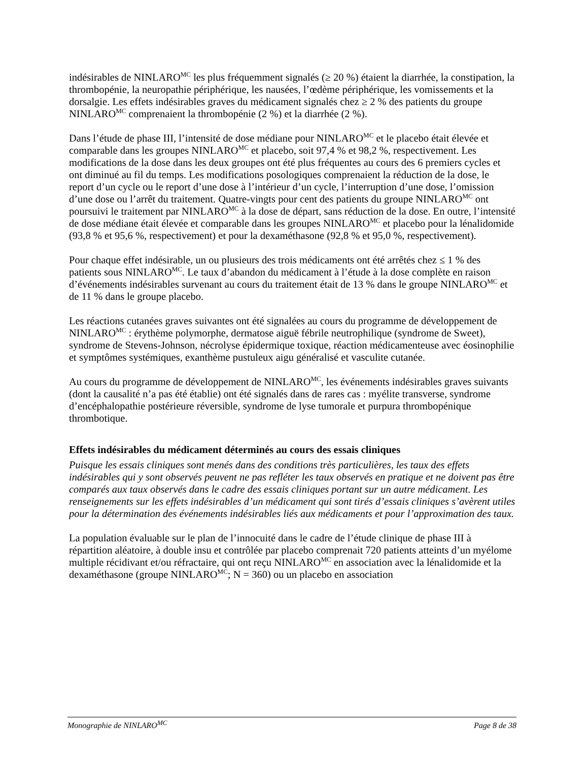indésirables de NINLARO<sup>MC</sup> les plus fréquemment signalés (≥ 20 %) étaient la diarrhée, la constipation, la thrombopénie, la neuropathie périphérique, les nausées, l’œdème périphérique, les vomissements et la dorsalgie. Les effets indésirables graves du médicament signalés chez ≥ 2 % des patients du groupe NINLARO<sup>MC</sup> comprenaient la thrombopénie (2 %) et la diarrhée (2 %).
Dans l’étude de phase III, l’intensité de dose médiane pour NINLARO<sup>MC</sup> et le placebo était élevée et comparable dans les groupes NINLARO<sup>MC</sup> et placebo, soit 97,4 % et 98,2 %, respectivement. Les modifications de la dose dans les deux groupes ont été plus fréquentes au cours des 6 premiers cycles et ont diminué au fil du temps. Les modifications posologiques comprenaient la réduction de la dose, le report d’un cycle ou le report d’une dose à l’intérieur d’un cycle, l’interruption d’une dose, l’omission d’une dose ou l’arrêt du traitement. Quatre-vingts pour cent des patients du groupe NINLARO<sup>MC</sup> ont poursuivi le traitement par NINLARO<sup>MC</sup> à la dose de départ, sans réduction de la dose. En outre, l’intensité de dose médiane était élevée et comparable dans les groupes NINLARO<sup>MC</sup> et placebo pour la lénalidomide (93,8 % et 95,6 %, respectivement) et pour la dexaméthasone (92,8 % et 95,0 %, respectivement).
Pour chaque effet indésirable, un ou plusieurs des trois médicaments ont été arrêtés chez ≤ 1 % des patients sous NINLARO<sup>MC</sup>. Le taux d’abandon du médicament à l’étude à la dose complète en raison d’événements indésirables survenant au cours du traitement était de 13 % dans le groupe NINLARO<sup>MC</sup> et de 11 % dans le groupe placebo.
Les réactions cutanées graves suivantes ont été signalées au cours du programme de développement de NINLARO<sup>MC</sup> : érythème polymorphe, dermatose aiguë fébrile neutrophilique (syndrome de Sweet), syndrome de Stevens-Johnson, nécrolyse épidermique toxique, réaction médicamenteuse avec éosinophilie et symptômes systémiques, exanthème pustuleux aigu généralisé et vasculite cutanée.
Au cours du programme de développement de NINLARO<sup>MC</sup>, les événements indésirables graves suivants (dont la causalité n’a pas été établie) ont été signalés dans de rares cas : myélite transverse, syndrome d’encéphalopathie postérieure réversible, syndrome de lyse tumorale et purpura thrombopénique thrombotique.
Effets indésirables du médicament déterminés au cours des essais cliniques
Puisque les essais cliniques sont menés dans des conditions très particulières, les taux des effets indésirables qui y sont observés peuvent ne pas refléter les taux observés en pratique et ne doivent pas être comparés aux taux observés dans le cadre des essais cliniques portant sur un autre médicament. Les renseignements sur les effets indésirables d’un médicament qui sont tirés d’essais cliniques s’avèrent utiles pour la détermination des événements indésirables liés aux médicaments et pour l’approximation des taux.
La population évaluable sur le plan de l’innocuité dans le cadre de l’étude clinique de phase III à répartition aléatoire, à double insu et contrôlée par placebo comprenait 720 patients atteints d’un myélome multiple récidivant et/ou réfractaire, qui ont reçu NINLARO<sup>MC</sup> en association avec la lénalidomide et la dexaméthasone (groupe NINLARO<sup>MC</sup>; N = 360) ou un placebo en association
Monographie de NINLARO<sup>MC</sup> Page 8 de 38